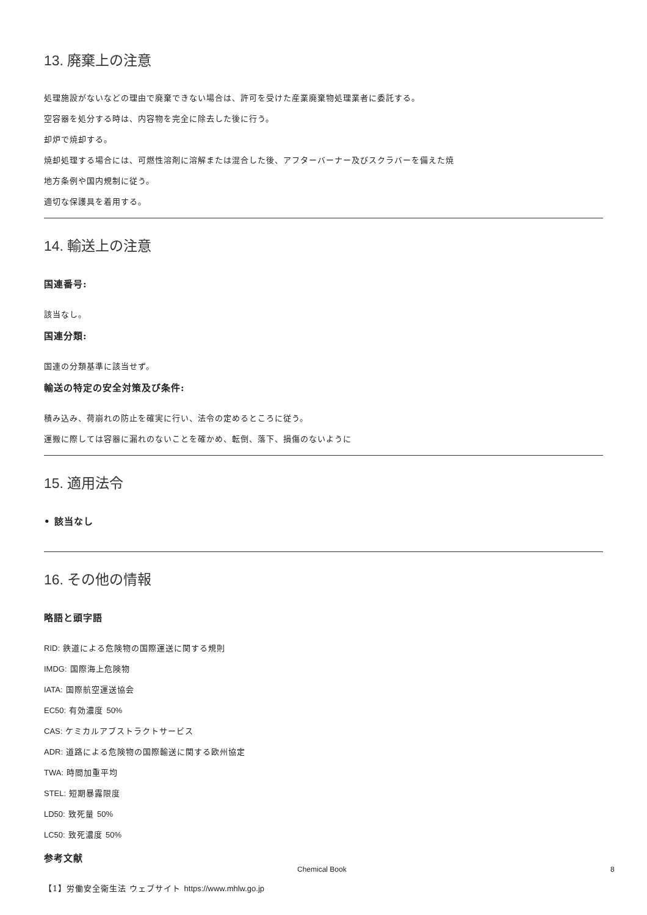13. 廃棄上の注意
処理施設がないなどの理由で廃棄できない場合は、許可を受けた産業廃棄物処理業者に委託する。
空容器を処分する時は、内容物を完全に除去した後に行う。
却炉で焼却する。
焼却処理する場合には、可燃性溶剤に溶解または混合した後、アフターバーナー及びスクラバーを備えた焼
地方条例や国内規制に従う。
適切な保護具を着用する。
14. 輸送上の注意
国連番号:
該当なし。
国連分類:
国連の分類基準に該当せず。
輸送の特定の安全対策及び条件:
積み込み、荷崩れの防止を確実に行い、法令の定めるところに従う。
運搬に際しては容器に漏れのないことを確かめ、転倒、落下、損傷のないように
15. 適用法令
• 該当なし
16. その他の情報
略語と頭字語
RID: 鉄道による危険物の国際運送に関する規則
IMDG: 国際海上危険物
IATA: 国際航空運送協会
EC50: 有効濃度 50%
CAS: ケミカルアブストラクトサービス
ADR: 道路による危険物の国際輸送に関する欧州協定
TWA: 時間加重平均
STEL: 短期暴露限度
LD50: 致死量 50%
LC50: 致死濃度 50%
参考文献
【1】労働安全衛生法 ウェブサイト https://www.mhlw.go.jp
Chemical Book 8